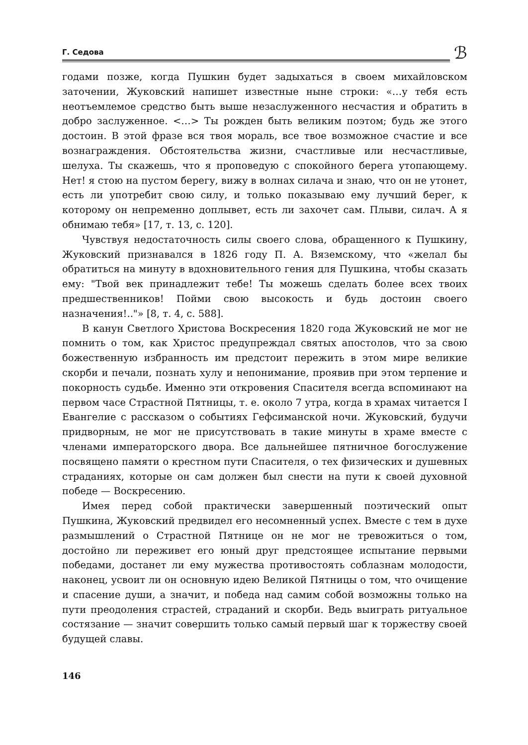Г. Седова
ℬ
годами позже, когда Пушкин будет задыхаться в своем михайловском заточении, Жуковский напишет известные ныне строки: «…у тебя есть неотъемлемое средство быть выше незаслуженного несчастия и обратить в добро заслуженное. <…> Ты рожден быть великим поэтом; будь же этого достоин. В этой фразе вся твоя мораль, все твое возможное счастие и все вознаграждения. Обстоятельства жизни, счастливые или несчастливые, шелуха. Ты скажешь, что я проповедую с спокойного берега утопающему. Нет! я стою на пустом берегу, вижу в волнах силача и знаю, что он не утонет, есть ли употребит свою силу, и только показываю ему лучший берег, к которому он непременно доплывет, есть ли захочет сам. Плыви, силач. А я обнимаю тебя» [17, т. 13, с. 120].
Чувствуя недостаточность силы своего слова, обращенного к Пушкину, Жуковский признавался в 1826 году П. А. Вяземскому, что «желал бы обратиться на минуту в вдохновительного гения для Пушкина, чтобы сказать ему: "Твой век принадлежит тебе! Ты можешь сделать более всех твоих предшественников! Пойми свою высокость и будь достоин своего назначения!.."» [8, т. 4, с. 588].
В канун Светлого Христова Воскресения 1820 года Жуковский не мог не помнить о том, как Христос предупреждал святых апостолов, что за свою божественную избранность им предстоит пережить в этом мире великие скорби и печали, познать хулу и непонимание, проявив при этом терпение и покорность судьбе. Именно эти откровения Спасителя всегда вспоминают на первом часе Страстной Пятницы, т. е. около 7 утра, когда в храмах читается I Евангелие с рассказом о событиях Гефсиманской ночи. Жуковский, будучи придворным, не мог не присутствовать в такие минуты в храме вместе с членами императорского двора. Все дальнейшее пятничное богослужение посвящено памяти о крестном пути Спасителя, о тех физических и душевных страданиях, которые он сам должен был снести на пути к своей духовной победе — Воскресению.
Имея перед собой практически завершенный поэтический опыт Пушкина, Жуковский предвидел его несомненный успех. Вместе с тем в духе размышлений о Страстной Пятнице он не мог не тревожиться о том, достойно ли переживет его юный друг предстоящее испытание первыми победами, достанет ли ему мужества противостоять соблазнам молодости, наконец, усвоит ли он основную идею Великой Пятницы о том, что очищение и спасение души, а значит, и победа над самим собой возможны только на пути преодоления страстей, страданий и скорби. Ведь выиграть ритуальное состязание — значит совершить только самый первый шаг к торжеству своей будущей славы.
146